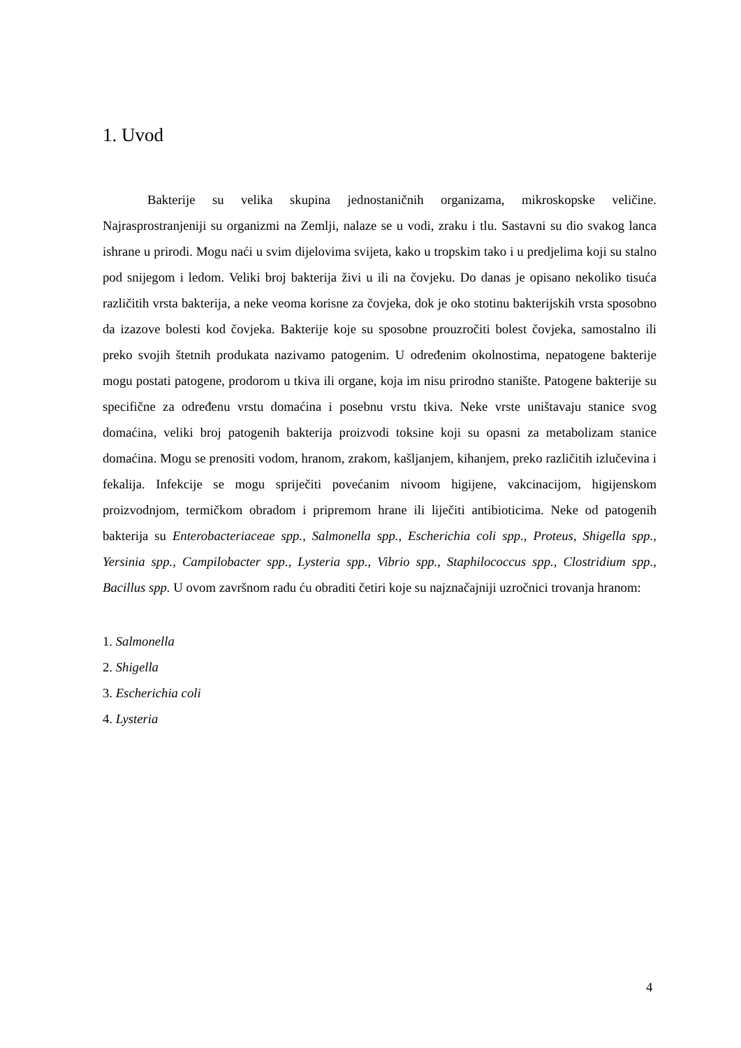1. Uvod
Bakterije su velika skupina jednostaničnih organizama, mikroskopske veličine. Najrasprostranjeniji su organizmi na Zemlji, nalaze se u vodi, zraku i tlu. Sastavni su dio svakog lanca ishrane u prirodi. Mogu naći u svim dijelovima svijeta, kako u tropskim tako i u predjelima koji su stalno pod snijegom i ledom. Veliki broj bakterija živi u ili na čovjeku. Do danas je opisano nekoliko tisuća različitih vrsta bakterija, a neke veoma korisne za čovjeka, dok je oko stotinu bakterijskih vrsta sposobno da izazove bolesti kod čovjeka. Bakterije koje su sposobne prouzročiti bolest čovjeka, samostalno ili preko svojih štetnih produkata nazivamo patogenim. U određenim okolnostima, nepatogene bakterije mogu postati patogene, prodorom u tkiva ili organe, koja im nisu prirodno stanište. Patogene bakterije su specifične za određenu vrstu domaćina i posebnu vrstu tkiva. Neke vrste uništavaju stanice svog domaćina, veliki broj patogenih bakterija proizvodi toksine koji su opasni za metabolizam stanice domaćina. Mogu se prenositi vodom, hranom, zrakom, kašljanjem, kihanjem, preko različitih izlučevina i fekalija. Infekcije se mogu spriječiti povećanim nivoom higijene, vakcinacijom, higijenskom proizvodnjom, termičkom obradom i pripremom hrane ili liječiti antibioticima. Neke od patogenih bakterija su Enterobacteriaceae spp., Salmonella spp., Escherichia coli spp., Proteus, Shigella spp., Yersinia spp., Campilobacter spp., Lysteria spp., Vibrio spp., Staphilococcus spp., Clostridium spp., Bacillus spp. U ovom završnom radu ću obraditi četiri koje su najznačajniji uzročnici trovanja hranom:
1. Salmonella
2. Shigella
3. Escherichia coli
4. Lysteria
4